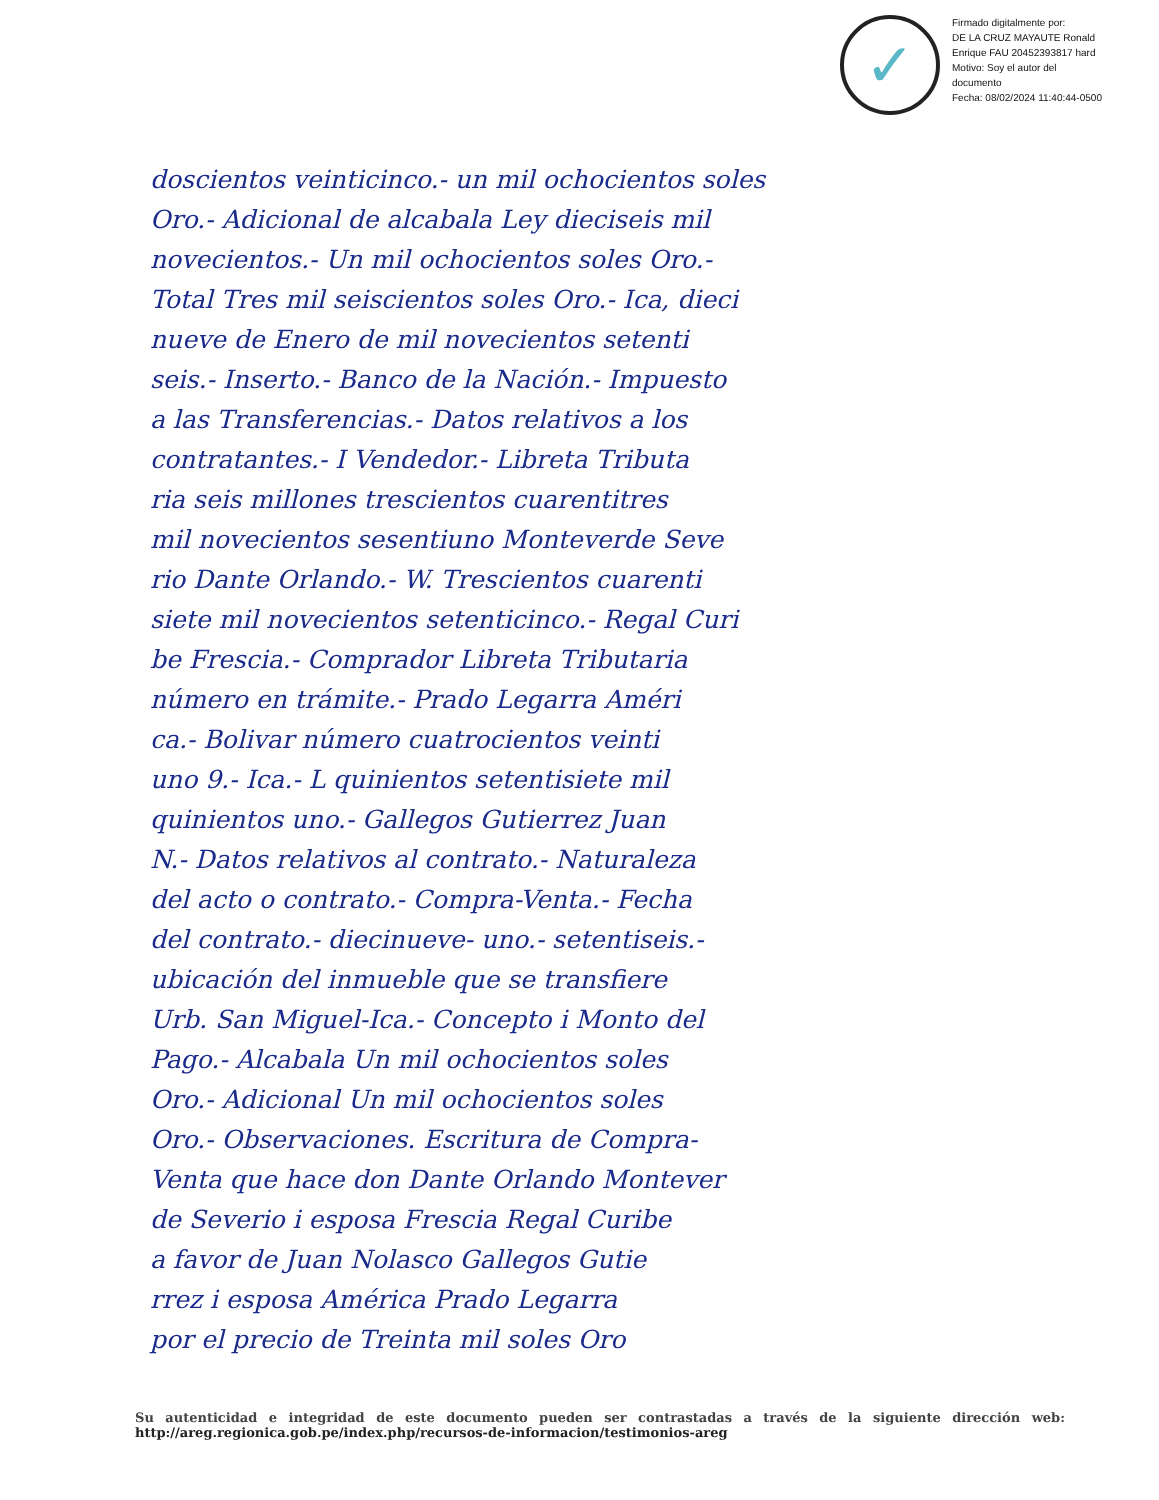✓
Firmado digitalmente por:
DE LA CRUZ MAYAUTE Ronald
Enrique FAU 20452393817 hard
Motivo: Soy el autor del
documento
Fecha: 08/02/2024 11:40:44-0500
doscientos veinticinco.- un mil ochocientos soles
Oro.- Adicional de alcabala Ley dieciseis mil
novecientos.- Un mil ochocientos soles Oro.-
Total Tres mil seiscientos soles Oro.- Ica, dieci
nueve de Enero de mil novecientos setenti
seis.- Inserto.- Banco de la Nación.- Impuesto
a las Transferencias.- Datos relativos a los
contratantes.- I Vendedor.- Libreta Tributa
ria seis millones trescientos cuarentitres
mil novecientos sesentiuno Monteverde Seve
rio Dante Orlando.- W. Trescientos cuarenti
siete mil novecientos setenticinco.- Regal Curi
be Frescia.- Comprador Libreta Tributaria
número en trámite.- Prado Legarra Améri
ca.- Bolivar número cuatrocientos veinti
uno 9.- Ica.- L quinientos setentisiete mil
quinientos uno.- Gallegos Gutierrez Juan
N.- Datos relativos al contrato.- Naturaleza
del acto o contrato.- Compra-Venta.- Fecha
del contrato.- diecinueve- uno.- setentiseis.-
ubicación del inmueble que se transfiere
Urb. San Miguel-Ica.- Concepto i Monto del
Pago.- Alcabala Un mil ochocientos soles
Oro.- Adicional Un mil ochocientos soles
Oro.- Observaciones. Escritura de Compra-
Venta que hace don Dante Orlando Montever
de Severio i esposa Frescia Regal Curibe
a favor de Juan Nolasco Gallegos Gutie
rrez i esposa América Prado Legarra
por el precio de Treinta mil soles Oro
Su autenticidad e integridad de este documento pueden ser contrastadas a través de la siguiente dirección web: http://areg.regionica.gob.pe/index.php/recursos-de-informacion/testimonios-areg